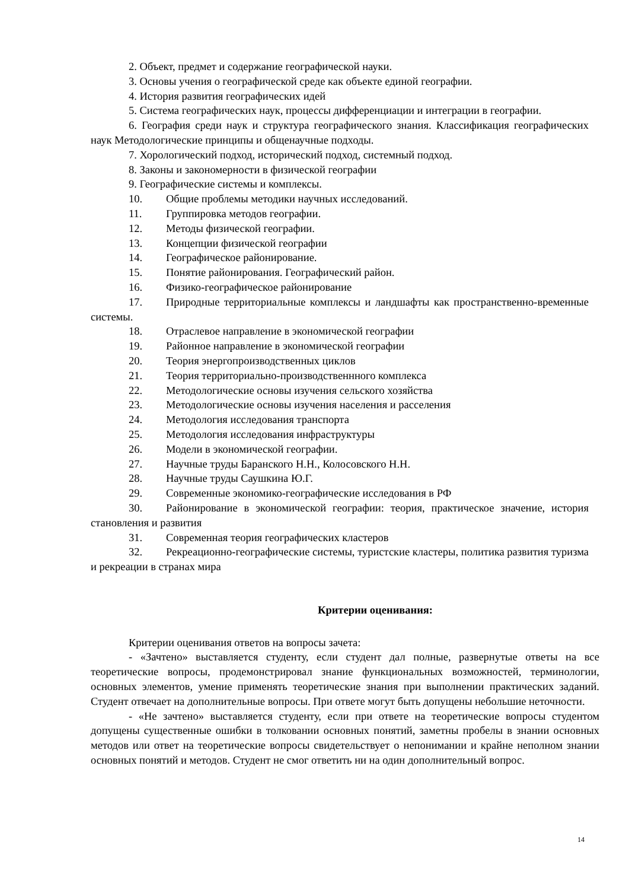2. Объект, предмет и содержание географической науки.
3. Основы учения о географической среде как объекте единой географии.
4. История развития географических идей
5. Система географических наук, процессы дифференциации и интеграции в географии.
6. География среди наук и структура географического знания. Классификация географических наук Методологические принципы и общенаучные подходы.
7. Хорологический подход, исторический подход, системный подход.
8. Законы и закономерности в физической географии
9. Географические системы и комплексы.
10. Общие проблемы методики научных исследований.
11. Группировка методов географии.
12. Методы физической географии.
13. Концепции физической географии
14. Географическое районирование.
15. Понятие районирования. Географический район.
16. Физико-географическое районирование
17. Природные территориальные комплексы и ландшафты как пространственно-временные системы.
18. Отраслевое направление в экономической географии
19. Районное направление в экономической географии
20. Теория энергопроизводственных циклов
21. Теория территориально-производственнного комплекса
22. Методологические основы изучения сельского хозяйства
23. Методологические основы изучения населения и расселения
24. Методология исследования транспорта
25. Методология исследования инфраструктуры
26. Модели в экономической географии.
27. Научные труды Баранского Н.Н., Колосовского Н.Н.
28. Научные труды Саушкина Ю.Г.
29. Современные экономико-географические исследования в РФ
30. Районирование в экономической географии: теория, практическое значение, история становления и развития
31. Современная теория географических кластеров
32. Рекреационно-географические системы, туристские кластеры, политика развития туризма и рекреации в странах мира
Критерии оценивания:
Критерии оценивания ответов на вопросы зачета:
- «Зачтено» выставляется студенту, если студент дал полные, развернутые ответы на все теоретические вопросы, продемонстрировал знание функциональных возможностей, терминологии, основных элементов, умение применять теоретические знания при выполнении практических заданий. Студент отвечает на дополнительные вопросы. При ответе могут быть допущены небольшие неточности.
- «Не зачтено» выставляется студенту, если при ответе на теоретические вопросы студентом допущены существенные ошибки в толковании основных понятий, заметны пробелы в знании основных методов или ответ на теоретические вопросы свидетельствует о непонимании и крайне неполном знании основных понятий и методов. Студент не смог ответить ни на один дополнительный вопрос.
14